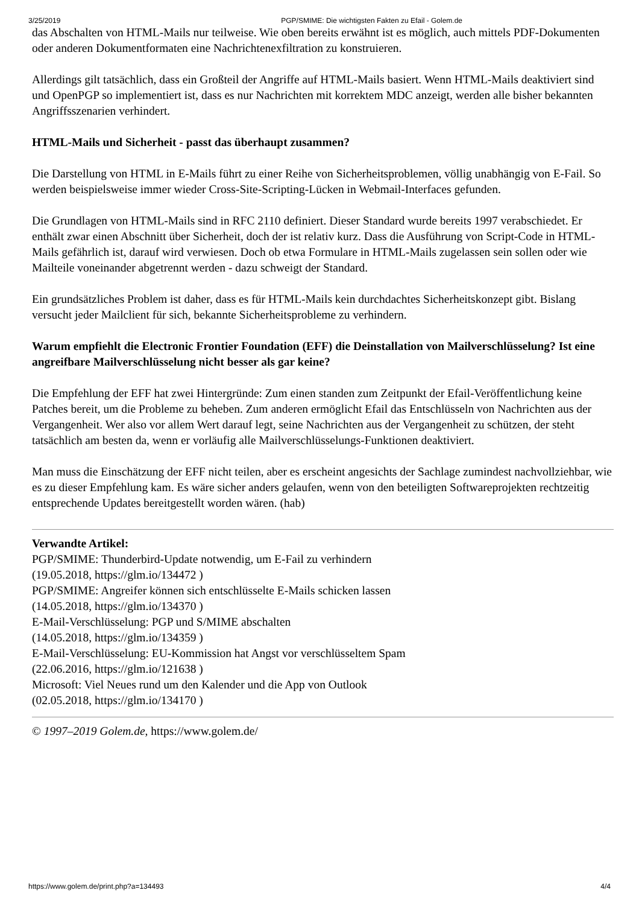3/25/2019 PGP/SMIME: Die wichtigsten Fakten zu Efail - Golem.de
das Abschalten von HTML-Mails nur teilweise. Wie oben bereits erwähnt ist es möglich, auch mittels PDF-Dokumenten oder anderen Dokumentformaten eine Nachrichtenexfiltration zu konstruieren.
Allerdings gilt tatsächlich, dass ein Großteil der Angriffe auf HTML-Mails basiert. Wenn HTML-Mails deaktiviert sind und OpenPGP so implementiert ist, dass es nur Nachrichten mit korrektem MDC anzeigt, werden alle bisher bekannten Angriffsszenarien verhindert.
HTML-Mails und Sicherheit - passt das überhaupt zusammen?
Die Darstellung von HTML in E-Mails führt zu einer Reihe von Sicherheitsproblemen, völlig unabhängig von E-Fail. So werden beispielsweise immer wieder Cross-Site-Scripting-Lücken in Webmail-Interfaces gefunden.
Die Grundlagen von HTML-Mails sind in RFC 2110 definiert. Dieser Standard wurde bereits 1997 verabschiedet. Er enthält zwar einen Abschnitt über Sicherheit, doch der ist relativ kurz. Dass die Ausführung von Script-Code in HTML-Mails gefährlich ist, darauf wird verwiesen. Doch ob etwa Formulare in HTML-Mails zugelassen sein sollen oder wie Mailteile voneinander abgetrennt werden - dazu schweigt der Standard.
Ein grundsätzliches Problem ist daher, dass es für HTML-Mails kein durchdachtes Sicherheitskonzept gibt. Bislang versucht jeder Mailclient für sich, bekannte Sicherheitsprobleme zu verhindern.
Warum empfiehlt die Electronic Frontier Foundation (EFF) die Deinstallation von Mailverschlüsselung? Ist eine angreifbare Mailverschlüsselung nicht besser als gar keine?
Die Empfehlung der EFF hat zwei Hintergründe: Zum einen standen zum Zeitpunkt der Efail-Veröffentlichung keine Patches bereit, um die Probleme zu beheben. Zum anderen ermöglicht Efail das Entschlüsseln von Nachrichten aus der Vergangenheit. Wer also vor allem Wert darauf legt, seine Nachrichten aus der Vergangenheit zu schützen, der steht tatsächlich am besten da, wenn er vorläufig alle Mailverschlüsselungs-Funktionen deaktiviert.
Man muss die Einschätzung der EFF nicht teilen, aber es erscheint angesichts der Sachlage zumindest nachvollziehbar, wie es zu dieser Empfehlung kam. Es wäre sicher anders gelaufen, wenn von den beteiligten Softwareprojekten rechtzeitig entsprechende Updates bereitgestellt worden wären. (hab)
Verwandte Artikel:
PGP/SMIME: Thunderbird-Update notwendig, um E-Fail zu verhindern
(19.05.2018, https://glm.io/134472 )
PGP/SMIME: Angreifer können sich entschlüsselte E-Mails schicken lassen
(14.05.2018, https://glm.io/134370 )
E-Mail-Verschlüsselung: PGP und S/MIME abschalten
(14.05.2018, https://glm.io/134359 )
E-Mail-Verschlüsselung: EU-Kommission hat Angst vor verschlüsseltem Spam
(22.06.2016, https://glm.io/121638 )
Microsoft: Viel Neues rund um den Kalender und die App von Outlook
(02.05.2018, https://glm.io/134170 )
© 1997–2019 Golem.de, https://www.golem.de/
https://www.golem.de/print.php?a=134493 4/4